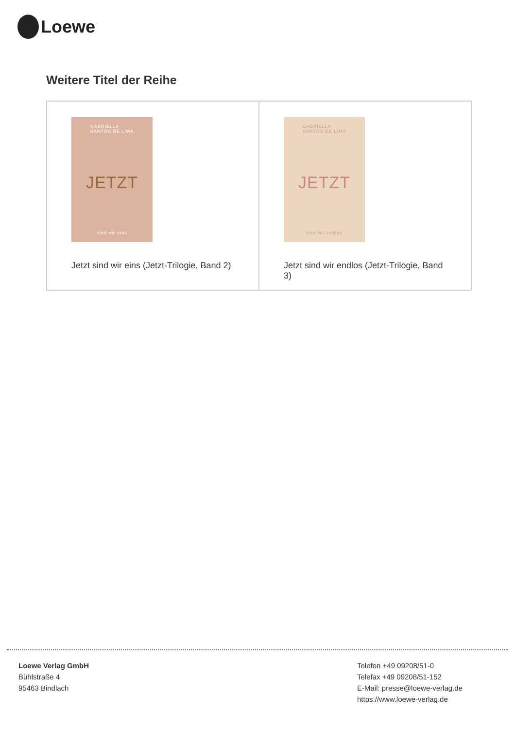Loewe
Weitere Titel der Reihe
| GABRIELLA SANTOS DE LIMA JETZT sind wir eins Jetzt sind wir eins (Jetzt-Trilogie, Band 2) | GABRIELLA SANTOS DE LIMA JETZT sind wir endlos Jetzt sind wir endlos (Jetzt-Trilogie, Band 3) |
Loewe Verlag GmbH
Bühlstraße 4
95463 Bindlach
Telefon +49 09208/51-0
Telefax +49 09208/51-152
E-Mail: presse@loewe-verlag.de
https://www.loewe-verlag.de